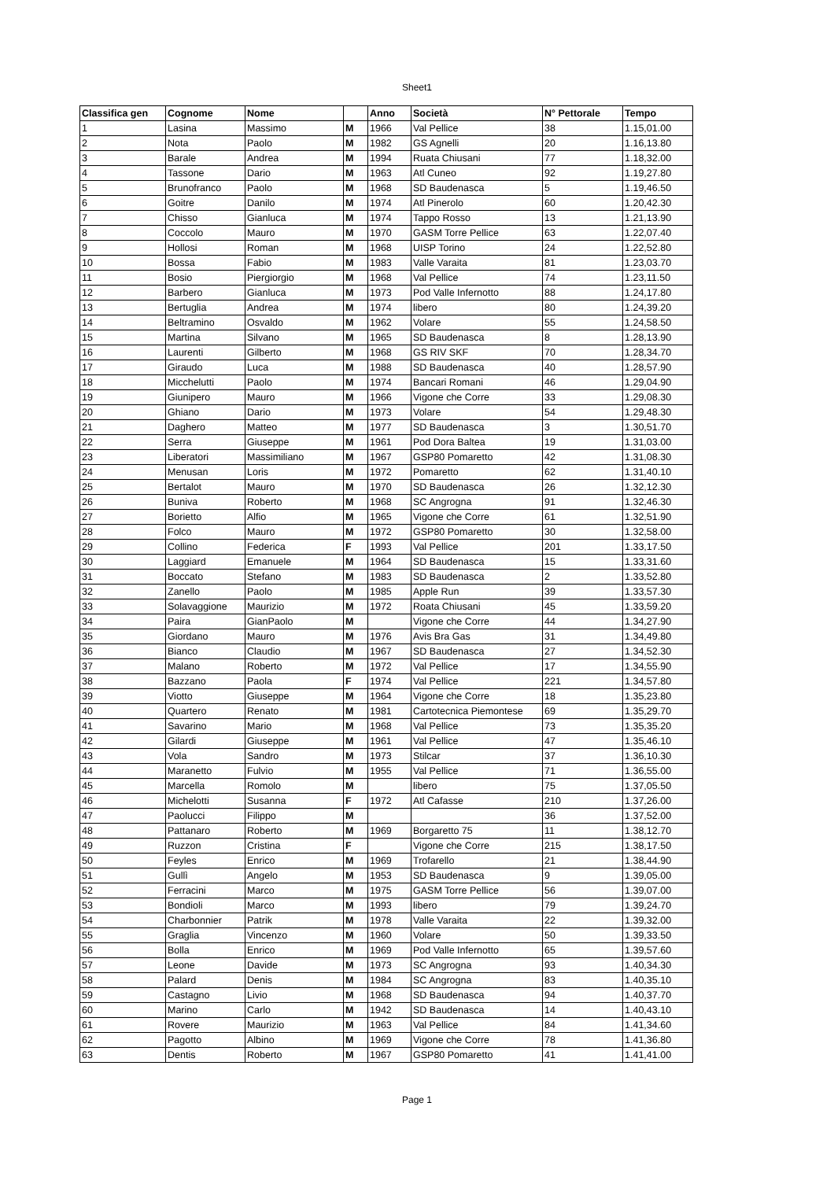Sheet1
| Classifica gen | Cognome | Nome | | Anno | Società | N° Pettorale | Tempo |
| --- | --- | --- | --- | --- | --- | --- | --- |
| 1 | Lasina | Massimo | M | 1966 | Val Pellice | 38 | 1.15,01.00 |
| 2 | Nota | Paolo | M | 1982 | GS Agnelli | 20 | 1.16,13.80 |
| 3 | Barale | Andrea | M | 1994 | Ruata Chiusani | 77 | 1.18,32.00 |
| 4 | Tassone | Dario | M | 1963 | Atl Cuneo | 92 | 1.19,27.80 |
| 5 | Brunofranco | Paolo | M | 1968 | SD Baudenasca | 5 | 1.19,46.50 |
| 6 | Goitre | Danilo | M | 1974 | Atl Pinerolo | 60 | 1.20,42.30 |
| 7 | Chisso | Gianluca | M | 1974 | Tappo Rosso | 13 | 1.21,13.90 |
| 8 | Coccolo | Mauro | M | 1970 | GASM Torre Pellice | 63 | 1.22,07.40 |
| 9 | Hollosi | Roman | M | 1968 | UISP Torino | 24 | 1.22,52.80 |
| 10 | Bossa | Fabio | M | 1983 | Valle Varaita | 81 | 1.23,03.70 |
| 11 | Bosio | Piergiorgio | M | 1968 | Val Pellice | 74 | 1.23,11.50 |
| 12 | Barbero | Gianluca | M | 1973 | Pod Valle Infernotto | 88 | 1.24,17.80 |
| 13 | Bertuglia | Andrea | M | 1974 | libero | 80 | 1.24,39.20 |
| 14 | Beltramino | Osvaldo | M | 1962 | Volare | 55 | 1.24,58.50 |
| 15 | Martina | Silvano | M | 1965 | SD Baudenasca | 8 | 1.28,13.90 |
| 16 | Laurenti | Gilberto | M | 1968 | GS RIV SKF | 70 | 1.28,34.70 |
| 17 | Giraudo | Luca | M | 1988 | SD Baudenasca | 40 | 1.28,57.90 |
| 18 | Micchelutti | Paolo | M | 1974 | Bancari Romani | 46 | 1.29,04.90 |
| 19 | Giunipero | Mauro | M | 1966 | Vigone che Corre | 33 | 1.29,08.30 |
| 20 | Ghiano | Dario | M | 1973 | Volare | 54 | 1.29,48.30 |
| 21 | Daghero | Matteo | M | 1977 | SD Baudenasca | 3 | 1.30,51.70 |
| 22 | Serra | Giuseppe | M | 1961 | Pod Dora Baltea | 19 | 1.31,03.00 |
| 23 | Liberatori | Massimiliano | M | 1967 | GSP80 Pomaretto | 42 | 1.31,08.30 |
| 24 | Menusan | Loris | M | 1972 | Pomaretto | 62 | 1.31,40.10 |
| 25 | Bertalot | Mauro | M | 1970 | SD Baudenasca | 26 | 1.32,12.30 |
| 26 | Buniva | Roberto | M | 1968 | SC Angrogna | 91 | 1.32,46.30 |
| 27 | Borietto | Alfio | M | 1965 | Vigone che Corre | 61 | 1.32,51.90 |
| 28 | Folco | Mauro | M | 1972 | GSP80 Pomaretto | 30 | 1.32,58.00 |
| 29 | Collino | Federica | F | 1993 | Val Pellice | 201 | 1.33,17.50 |
| 30 | Laggiard | Emanuele | M | 1964 | SD Baudenasca | 15 | 1.33,31.60 |
| 31 | Boccato | Stefano | M | 1983 | SD Baudenasca | 2 | 1.33,52.80 |
| 32 | Zanello | Paolo | M | 1985 | Apple Run | 39 | 1.33,57.30 |
| 33 | Solavaggione | Maurizio | M | 1972 | Roata Chiusani | 45 | 1.33,59.20 |
| 34 | Paira | GianPaolo | M | | Vigone che Corre | 44 | 1.34,27.90 |
| 35 | Giordano | Mauro | M | 1976 | Avis Bra Gas | 31 | 1.34,49.80 |
| 36 | Bianco | Claudio | M | 1967 | SD Baudenasca | 27 | 1.34,52.30 |
| 37 | Malano | Roberto | M | 1972 | Val Pellice | 17 | 1.34,55.90 |
| 38 | Bazzano | Paola | F | 1974 | Val Pellice | 221 | 1.34,57.80 |
| 39 | Viotto | Giuseppe | M | 1964 | Vigone che Corre | 18 | 1.35,23.80 |
| 40 | Quartero | Renato | M | 1981 | Cartotecnica Piemontese | 69 | 1.35,29.70 |
| 41 | Savarino | Mario | M | 1968 | Val Pellice | 73 | 1.35,35.20 |
| 42 | Gilardi | Giuseppe | M | 1961 | Val Pellice | 47 | 1.35,46.10 |
| 43 | Vola | Sandro | M | 1973 | Stilcar | 37 | 1.36,10.30 |
| 44 | Maranetto | Fulvio | M | 1955 | Val Pellice | 71 | 1.36,55.00 |
| 45 | Marcella | Romolo | M | | libero | 75 | 1.37,05.50 |
| 46 | Michelotti | Susanna | F | 1972 | Atl Cafasse | 210 | 1.37,26.00 |
| 47 | Paolucci | Filippo | M | | | 36 | 1.37,52.00 |
| 48 | Pattanaro | Roberto | M | 1969 | Borgaretto 75 | 11 | 1.38,12.70 |
| 49 | Ruzzon | Cristina | F | | Vigone che Corre | 215 | 1.38,17.50 |
| 50 | Feyles | Enrico | M | 1969 | Trofarello | 21 | 1.38,44.90 |
| 51 | Gullì | Angelo | M | 1953 | SD Baudenasca | 9 | 1.39,05.00 |
| 52 | Ferracini | Marco | M | 1975 | GASM Torre Pellice | 56 | 1.39,07.00 |
| 53 | Bondioli | Marco | M | 1993 | libero | 79 | 1.39,24.70 |
| 54 | Charbonnier | Patrik | M | 1978 | Valle Varaita | 22 | 1.39,32.00 |
| 55 | Graglia | Vincenzo | M | 1960 | Volare | 50 | 1.39,33.50 |
| 56 | Bolla | Enrico | M | 1969 | Pod Valle Infernotto | 65 | 1.39,57.60 |
| 57 | Leone | Davide | M | 1973 | SC Angrogna | 93 | 1.40,34.30 |
| 58 | Palard | Denis | M | 1984 | SC Angrogna | 83 | 1.40,35.10 |
| 59 | Castagno | Livio | M | 1968 | SD Baudenasca | 94 | 1.40,37.70 |
| 60 | Marino | Carlo | M | 1942 | SD Baudenasca | 14 | 1.40,43.10 |
| 61 | Rovere | Maurizio | M | 1963 | Val Pellice | 84 | 1.41,34.60 |
| 62 | Pagotto | Albino | M | 1969 | Vigone che Corre | 78 | 1.41,36.80 |
| 63 | Dentis | Roberto | M | 1967 | GSP80 Pomaretto | 41 | 1.41,41.00 |
Page 1